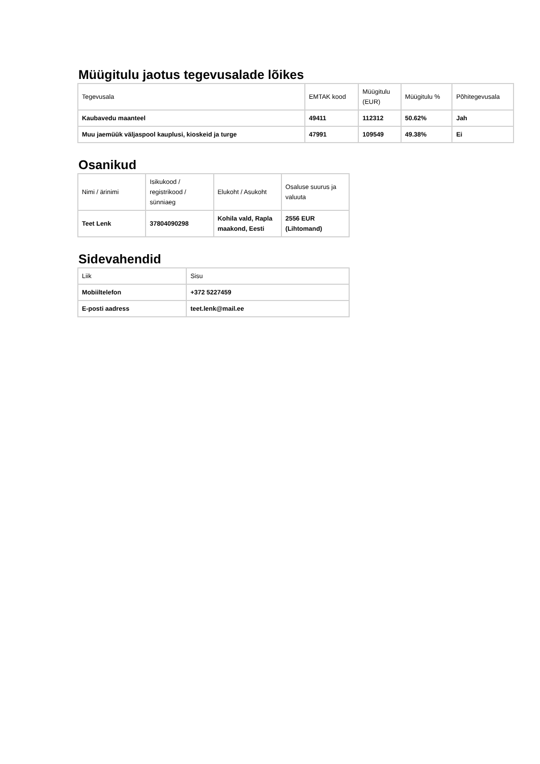Müügitulu jaotus tegevusalade lõikes
| Tegevusala | EMTAK kood | Müügitulu (EUR) | Müügitulu % | Põhitegevusala |
| --- | --- | --- | --- | --- |
| Kaubavedu maanteel | 49411 | 112312 | 50.62% | Jah |
| Muu jaemüük väljaspool kauplusi, kioskeid ja turge | 47991 | 109549 | 49.38% | Ei |
Osanikud
| Nimi / ärinimi | Isikukood / registrikood / sünniaeg | Elukoht / Asukoht | Osaluse suurus ja valuuta |
| --- | --- | --- | --- |
| Teet Lenk | 37804090298 | Kohila vald, Rapla maakond, Eesti | 2556 EUR (Lihtomand) |
Sidevahendid
| Liik | Sisu |
| --- | --- |
| Mobiiltelefon | +372 5227459 |
| E-posti aadress | teet.lenk@mail.ee |